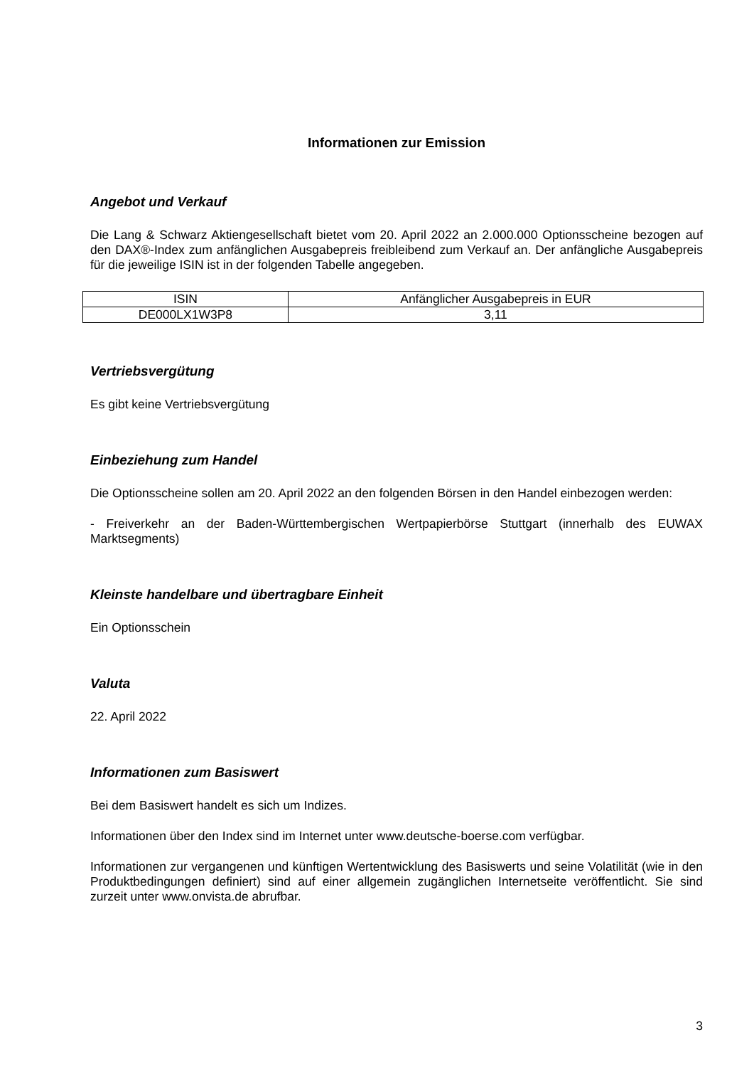Informationen zur Emission
Angebot und Verkauf
Die Lang & Schwarz Aktiengesellschaft bietet vom 20. April 2022 an 2.000.000 Optionsscheine bezogen auf den DAX®-Index zum anfänglichen Ausgabepreis freibleibend zum Verkauf an. Der anfängliche Ausgabepreis für die jeweilige ISIN ist in der folgenden Tabelle angegeben.
| ISIN | Anfänglicher Ausgabepreis in EUR |
| DE000LX1W3P8 | 3,11 |
Vertriebsvergütung
Es gibt keine Vertriebsvergütung
Einbeziehung zum Handel
Die Optionsscheine sollen am 20. April 2022 an den folgenden Börsen in den Handel einbezogen werden:
- Freiverkehr an der Baden-Württembergischen Wertpapierbörse Stuttgart (innerhalb des EUWAX Marktsegments)
Kleinste handelbare und übertragbare Einheit
Ein Optionsschein
Valuta
22. April 2022
Informationen zum Basiswert
Bei dem Basiswert handelt es sich um Indizes.
Informationen über den Index sind im Internet unter www.deutsche-boerse.com verfügbar.
Informationen zur vergangenen und künftigen Wertentwicklung des Basiswerts und seine Volatilität (wie in den Produktbedingungen definiert) sind auf einer allgemein zugänglichen Internetseite veröffentlicht. Sie sind zurzeit unter www.onvista.de abrufbar.
3